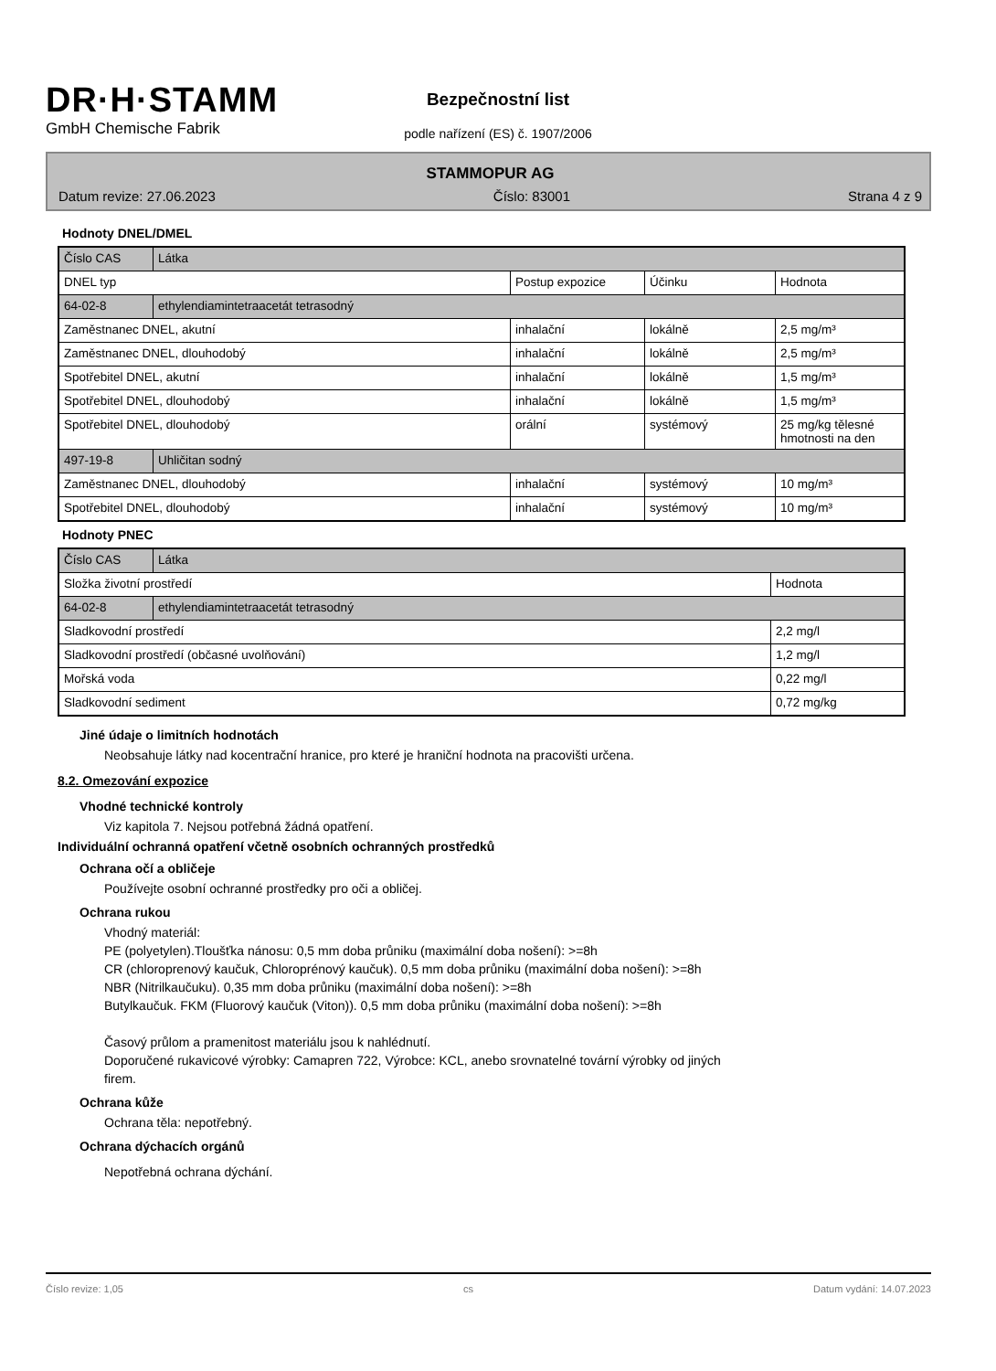DR·H·STAMM
GmbH Chemische Fabrik
Bezpečnostní list
podle nařízení (ES) č. 1907/2006
STAMMOPUR AG
Datum revize: 27.06.2023 Číslo: 83001 Strana 4 z 9
Hodnoty DNEL/DMEL
| Číslo CAS | Látka | | | |
| DNEL typ | | Postup expozice | Účinku | Hodnota |
| 64-02-8 | ethylendiamintetraacetát tetrasodný | | | |
| Zaměstnanec DNEL, akutní | | inhalační | lokálně | 2,5 mg/m³ |
| Zaměstnanec DNEL, dlouhodobý | | inhalační | lokálně | 2,5 mg/m³ |
| Spotřebitel DNEL, akutní | | inhalační | lokálně | 1,5 mg/m³ |
| Spotřebitel DNEL, dlouhodobý | | inhalační | lokálně | 1,5 mg/m³ |
| Spotřebitel DNEL, dlouhodobý | | orální | systémový | 25 mg/kg tělesné hmotnosti na den |
| 497-19-8 | Uhličitan sodný | | | |
| Zaměstnanec DNEL, dlouhodobý | | inhalační | systémový | 10 mg/m³ |
| Spotřebitel DNEL, dlouhodobý | | inhalační | systémový | 10 mg/m³ |
Hodnoty PNEC
| Číslo CAS | Látka | |
| Složka životní prostředí | | Hodnota |
| 64-02-8 | ethylendiamintetraacetát tetrasodný | |
| Sladkovodní prostředí | | 2,2 mg/l |
| Sladkovodní prostředí (občasné uvolňování) | | 1,2 mg/l |
| Mořská voda | | 0,22 mg/l |
| Sladkovodní sediment | | 0,72 mg/kg |
Jiné údaje o limitních hodnotách
Neobsahuje látky nad kocentrační hranice, pro které je hraniční hodnota na pracovišti určena.
8.2. Omezování expozice
Vhodné technické kontroly
Viz kapitola 7. Nejsou potřebná žádná opatření.
Individuální ochranná opatření včetně osobních ochranných prostředků
Ochrana očí a obličeje
Používejte osobní ochranné prostředky pro oči a obličej.
Ochrana rukou
Vhodný materiál:
PE (polyetylen).Tloušťka nánosu: 0,5 mm doba průniku (maximální doba nošení): >=8h
CR (chloroprenový kaučuk, Chloroprénový kaučuk). 0,5 mm doba průniku (maximální doba nošení): >=8h
NBR (Nitrilkaučuku). 0,35 mm doba průniku (maximální doba nošení): >=8h
Butylkaučuk. FKM (Fluorový kaučuk (Viton)). 0,5 mm doba průniku (maximální doba nošení): >=8h
Časový průlom a pramenitost materiálu jsou k nahlédnutí.
Doporučené rukavicové výrobky: Camapren 722, Výrobce: KCL, anebo srovnatelné tovární výrobky od jiných
firem.
Ochrana kůže
Ochrana těla: nepotřebný.
Ochrana dýchacích orgánů
Nepotřebná ochrana dýchání.
Číslo revize: 1,05 cs Datum vydání: 14.07.2023